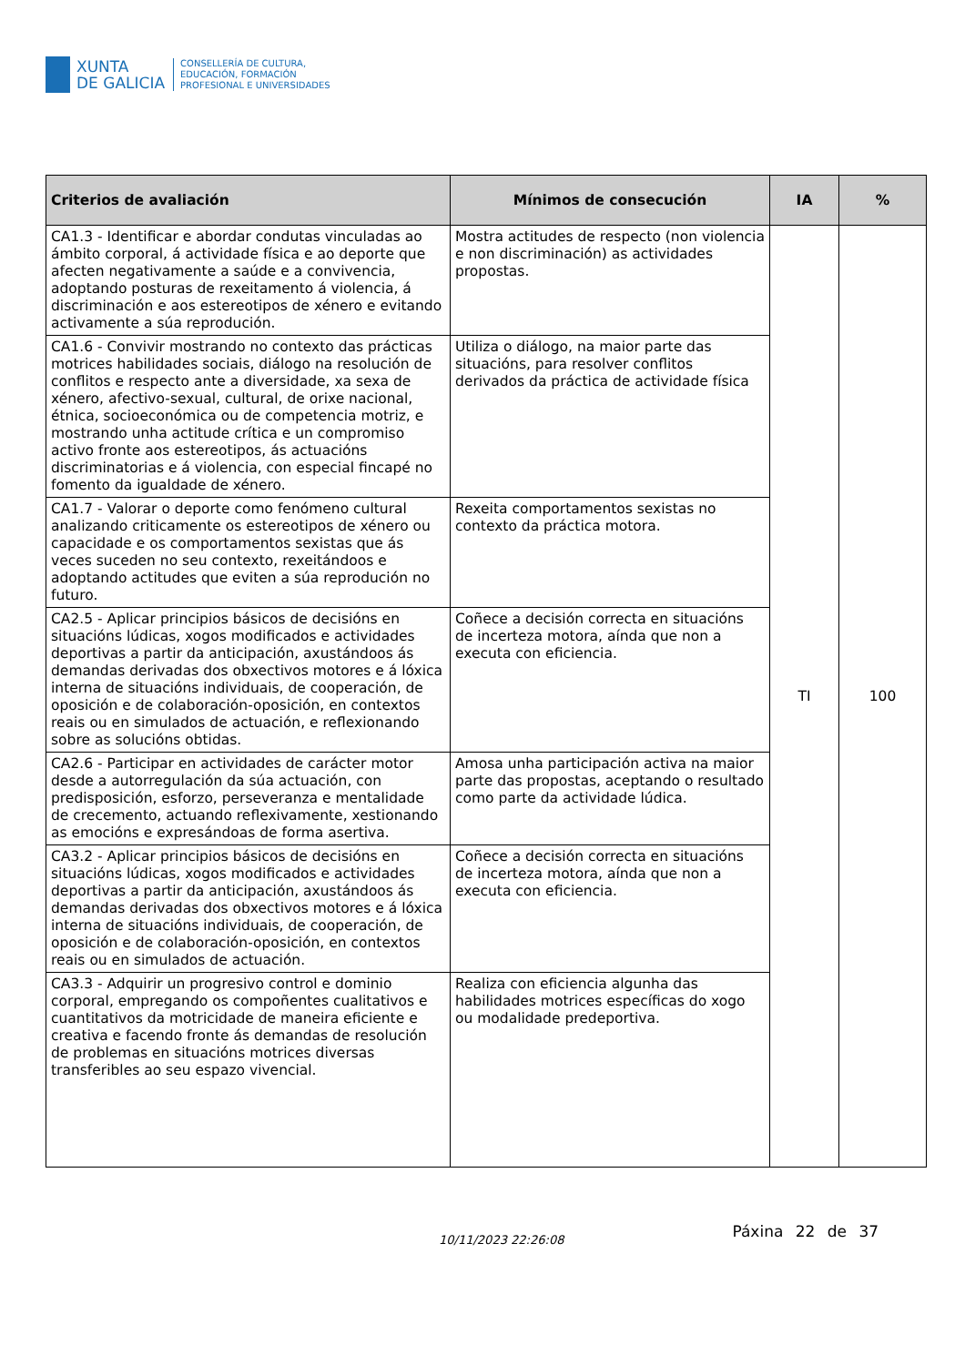XUNTA
DE GALICIA
CONSELLERÍA DE CULTURA,
EDUCACIÓN, FORMACIÓN
PROFESIONAL E UNIVERSIDADES
| Criterios de avaliación | Mínimos de consecución | IA | % |
| --- | --- | --- | --- |
| CA1.3 - Identificar e abordar condutas vinculadas ao ámbito corporal, á actividade física e ao deporte que afecten negativamente a saúde e a convivencia, adoptando posturas de rexeitamento á violencia, á discriminación e aos estereotipos de xénero e evitando activamente a súa reprodución. | Mostra actitudes de respecto (non violencia e non discriminación) as actividades propostas. | TI | 100 |
| CA1.6 - Convivir mostrando no contexto das prácticas motrices habilidades sociais, diálogo na resolución de conflitos e respecto ante a diversidade, xa sexa de xénero, afectivo-sexual, cultural, de orixe nacional, étnica, socioeconómica ou de competencia motriz, e mostrando unha actitude crítica e un compromiso activo fronte aos estereotipos, ás actuacións discriminatorias e á violencia, con especial fincapé no fomento da igualdade de xénero. | Utiliza o diálogo, na maior parte das situacións, para resolver conflitos derivados da práctica de actividade física | | |
| CA1.7 - Valorar o deporte como fenómeno cultural analizando criticamente os estereotipos de xénero ou capacidade e os comportamentos sexistas que ás veces suceden no seu contexto, rexeitándoos e adoptando actitudes que eviten a súa reprodución no futuro. | Rexeita comportamentos sexistas no contexto da práctica motora. | | |
| CA2.5 - Aplicar principios básicos de decisións en situacións lúdicas, xogos modificados e actividades deportivas a partir da anticipación, axustándoos ás demandas derivadas dos obxectivos motores e á lóxica interna de situacións individuais, de cooperación, de oposición e de colaboración-oposición, en contextos reais ou en simulados de actuación, e reflexionando sobre as solucións obtidas. | Coñece a decisión correcta en situacións de incerteza motora, aínda que non a executa con eficiencia. | | |
| CA2.6 - Participar en actividades de carácter motor desde a autorregulación da súa actuación, con predisposición, esforzo, perseveranza e mentalidade de crecemento, actuando reflexivamente, xestionando as emocións e expresándoas de forma asertiva. | Amosa unha participación activa na maior parte das propostas, aceptando o resultado como parte da actividade lúdica. | | |
| CA3.2 - Aplicar principios básicos de decisións en situacións lúdicas, xogos modificados e actividades deportivas a partir da anticipación, axustándoos ás demandas derivadas dos obxectivos motores e á lóxica interna de situacións individuais, de cooperación, de oposición e de colaboración-oposición, en contextos reais ou en simulados de actuación. | Coñece a decisión correcta en situacións de incerteza motora, aínda que non a executa con eficiencia. | | |
| CA3.3 - Adquirir un progresivo control e dominio corporal, empregando os compoñentes cualitativos e cuantitativos da motricidade de maneira eficiente e creativa e facendo fronte ás demandas de resolución de problemas en situacións motrices diversas transferibles ao seu espazo vivencial. | Realiza con eficiencia algunha das habilidades motrices específicas do xogo ou modalidade predeportiva. | | |
10/11/2023 22:26:08
Páxina 22 de 37